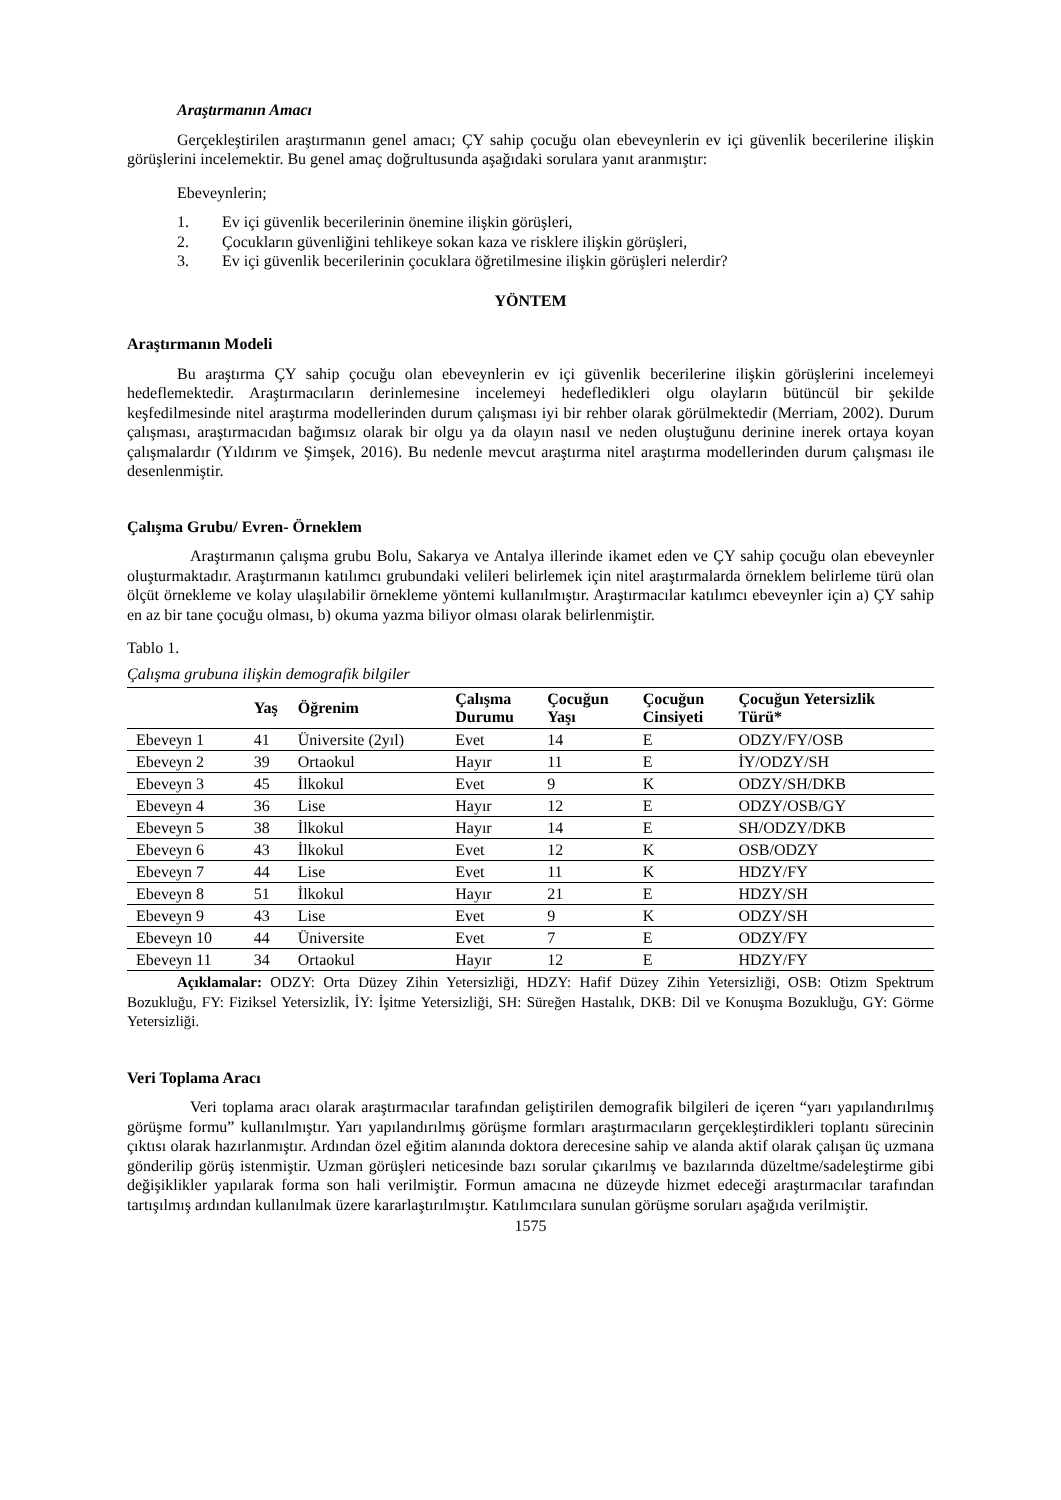Araştırmanın Amacı
Gerçekleştirilen araştırmanın genel amacı; ÇY sahip çocuğu olan ebeveynlerin ev içi güvenlik becerilerine ilişkin görüşlerini incelemektir. Bu genel amaç doğrultusunda aşağıdaki sorulara yanıt aranmıştır:
Ebeveynlerin;
1. Ev içi güvenlik becerilerinin önemine ilişkin görüşleri,
2. Çocukların güvenliğini tehlikeye sokan kaza ve risklere ilişkin görüşleri,
3. Ev içi güvenlik becerilerinin çocuklara öğretilmesine ilişkin görüşleri nelerdir?
YÖNTEM
Araştırmanın Modeli
Bu araştırma ÇY sahip çocuğu olan ebeveynlerin ev içi güvenlik becerilerine ilişkin görüşlerini incelemeyi hedeflemektedir. Araştırmacıların derinlemesine incelemeyi hedefledikleri olgu olayların bütüncül bir şekilde keşfedilmesinde nitel araştırma modellerinden durum çalışması iyi bir rehber olarak görülmektedir (Merriam, 2002). Durum çalışması, araştırmacıdan bağımsız olarak bir olgu ya da olayın nasıl ve neden oluştuğunu derinine inerek ortaya koyan çalışmalardır (Yıldırım ve Şimşek, 2016). Bu nedenle mevcut araştırma nitel araştırma modellerinden durum çalışması ile desenlenmiştir.
Çalışma Grubu/ Evren- Örneklem
Araştırmanın çalışma grubu Bolu, Sakarya ve Antalya illerinde ikamet eden ve ÇY sahip çocuğu olan ebeveynler oluşturmaktadır. Araştırmanın katılımcı grubundaki velileri belirlemek için nitel araştırmalarda örneklem belirleme türü olan ölçüt örnekleme ve kolay ulaşılabilir örnekleme yöntemi kullanılmıştır. Araştırmacılar katılımcı ebeveynler için a) ÇY sahip en az bir tane çocuğu olması, b) okuma yazma biliyor olması olarak belirlenmiştir.
Tablo 1.
Çalışma grubuna ilişkin demografik bilgiler
| | Yaş | Öğrenim | Çalışma Durumu | Çocuğun Yaşı | Çocuğun Cinsiyeti | Çocuğun Yetersizlik Türü* |
| --- | --- | --- | --- | --- | --- | --- |
| Ebeveyn 1 | 41 | Üniversite (2yıl) | Evet | 14 | E | ODZY/FY/OSB |
| Ebeveyn 2 | 39 | Ortaokul | Hayır | 11 | E | İY/ODZY/SH |
| Ebeveyn 3 | 45 | İlkokul | Evet | 9 | K | ODZY/SH/DKB |
| Ebeveyn 4 | 36 | Lise | Hayır | 12 | E | ODZY/OSB/GY |
| Ebeveyn 5 | 38 | İlkokul | Hayır | 14 | E | SH/ODZY/DKB |
| Ebeveyn 6 | 43 | İlkokul | Evet | 12 | K | OSB/ODZY |
| Ebeveyn 7 | 44 | Lise | Evet | 11 | K | HDZY/FY |
| Ebeveyn 8 | 51 | İlkokul | Hayır | 21 | E | HDZY/SH |
| Ebeveyn 9 | 43 | Lise | Evet | 9 | K | ODZY/SH |
| Ebeveyn 10 | 44 | Üniversite | Evet | 7 | E | ODZY/FY |
| Ebeveyn 11 | 34 | Ortaokul | Hayır | 12 | E | HDZY/FY |
Açıklamalar: ODZY: Orta Düzey Zihin Yetersizliği, HDZY: Hafif Düzey Zihin Yetersizliği, OSB: Otizm Spektrum Bozukluğu, FY: Fiziksel Yetersizlik, İY: İşitme Yetersizliği, SH: Süreğen Hastalık, DKB: Dil ve Konuşma Bozukluğu, GY: Görme Yetersizliği.
Veri Toplama Aracı
Veri toplama aracı olarak araştırmacılar tarafından geliştirilen demografik bilgileri de içeren “yarı yapılandırılmış görüşme formu” kullanılmıştır. Yarı yapılandırılmış görüşme formları araştırmacıların gerçekleştirdikleri toplantı sürecinin çıktısı olarak hazırlanmıştır. Ardından özel eğitim alanında doktora derecesine sahip ve alanda aktif olarak çalışan üç uzmana gönderilip görüş istenmiştir. Uzman görüşleri neticesinde bazı sorular çıkarılmış ve bazılarında düzeltme/sadeleştirme gibi değişiklikler yapılarak forma son hali verilmiştir. Formun amacına ne düzeyde hizmet edeceği araştırmacılar tarafından tartışılmış ardından kullanılmak üzere kararlaştırılmıştır. Katılımcılara sunulan görüşme soruları aşağıda verilmiştir.
1575